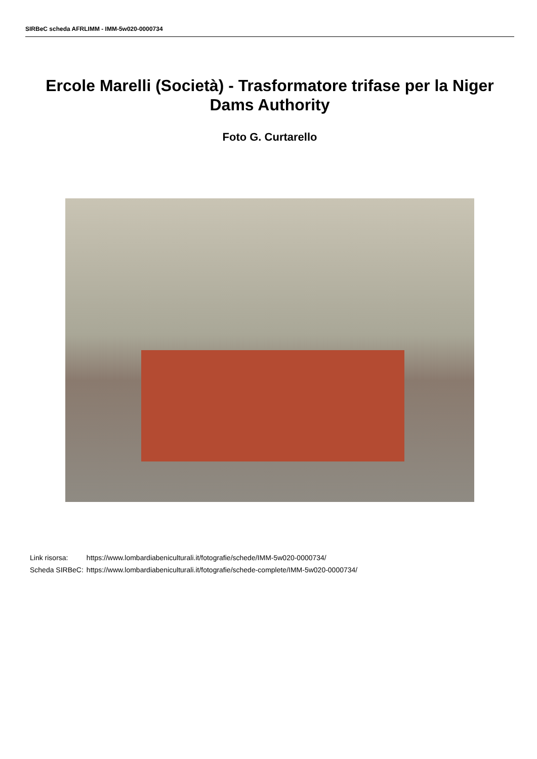SIRBeC scheda AFRLIMM - IMM-5w020-0000734
Ercole Marelli (Società) - Trasformatore trifase per la Niger Dams Authority
Foto G. Curtarello
| Link risorsa: | https://www.lombardiabeniculturali.it/fotografie/schede/IMM-5w020-0000734/ |
| Scheda SIRBeC: | https://www.lombardiabeniculturali.it/fotografie/schede-complete/IMM-5w020-0000734/ |